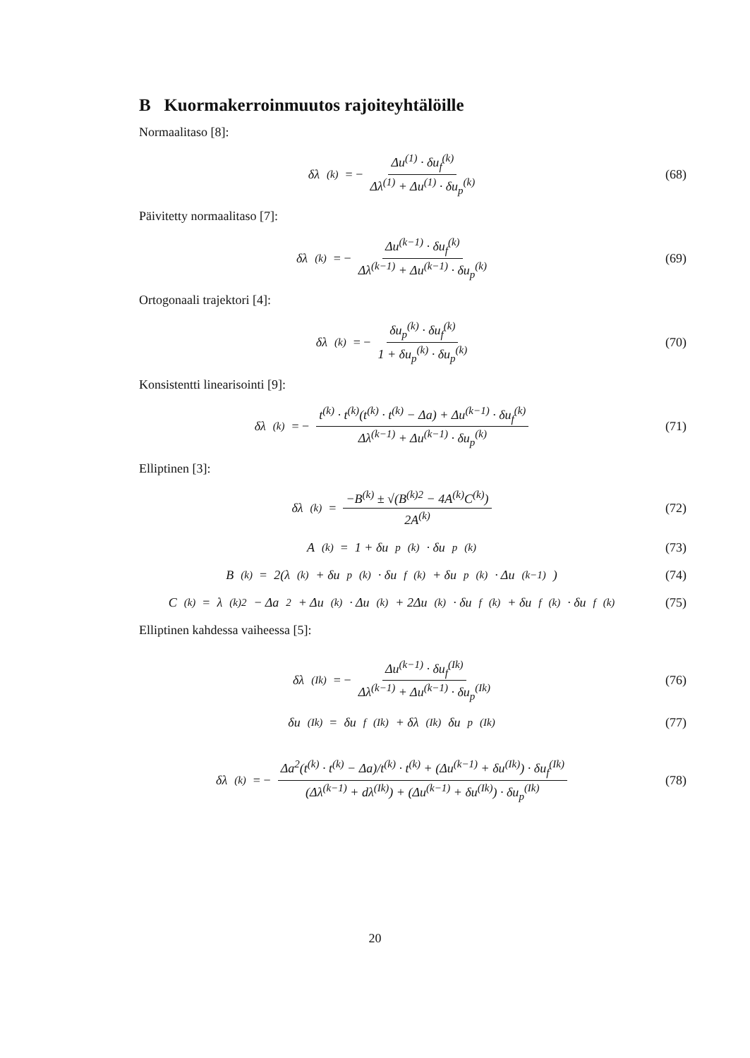B Kuormakerroinmuutos rajoiteyhtälöille
Normaalitaso [8]:
δλ<sup>(k)</sup> = − Δu<sup>(1)</sup> · δu<sub>f</sub><sup>(k)</sup> Δλ<sup>(1)</sup> + Δu<sup>(1)</sup> · δu<sub>p</sub><sup>(k)</sup>
(68)
Päivitetty normaalitaso [7]:
δλ<sup>(k)</sup> = − Δu<sup>(k−1)</sup> · δu<sub>f</sub><sup>(k)</sup> Δλ<sup>(k−1)</sup> + Δu<sup>(k−1)</sup> · δu<sub>p</sub><sup>(k)</sup>
(69)
Ortogonaali trajektori [4]:
δλ<sup>(k)</sup> = − δu<sub>p</sub><sup>(k)</sup> · δu<sub>f</sub><sup>(k)</sup> 1 + δu<sub>p</sub><sup>(k)</sup> · δu<sub>p</sub><sup>(k)</sup>
(70)
Konsistentti linearisointi [9]:
δλ<sup>(k)</sup> = − t<sup>(k)</sup> · t<sup>(k)</sup>(t<sup>(k)</sup> · t<sup>(k)</sup> − Δa) + Δu<sup>(k−1)</sup> · δu<sub>f</sub><sup>(k)</sup> Δλ<sup>(k−1)</sup> + Δu<sup>(k−1)</sup> · δu<sub>p</sub><sup>(k)</sup>
(71)
Elliptinen [3]:
δλ<sup>(k)</sup> = −B<sup>(k)</sup> ± √(B<sup>(k)2</sup> − 4A<sup>(k)</sup>C<sup>(k)</sup>) 2A<sup>(k)</sup>
(72)
A<sup>(k)</sup> = 1 + δu<sub>p</sub><sup>(k)</sup> · δu<sub>p</sub><sup>(k)</sup> (73)
B<sup>(k)</sup> = 2(λ<sup>(k)</sup> + δu<sub>p</sub><sup>(k)</sup> · δu<sub>f</sub><sup>(k)</sup> + δu<sub>p</sub><sup>(k)</sup> · Δu<sup>(k−1)</sup>)
(74)
C<sup>(k)</sup> = λ<sup>(k)2</sup> − Δa<sup>2</sup> + Δu<sup>(k)</sup> · Δu<sup>(k)</sup> + 2Δu<sup>(k)</sup> · δu<sub>f</sub><sup>(k)</sup> + δu<sub>f</sub><sup>(k)</sup> · δu<sub>f</sub><sup>(k)</sup>
(75)
Elliptinen kahdessa vaiheessa [5]:
δλ<sup>(Ik)</sup> = − Δu<sup>(k−1)</sup> · δu<sub>f</sub><sup>(Ik)</sup> Δλ<sup>(k−1)</sup> + Δu<sup>(k−1)</sup> · δu<sub>p</sub><sup>(Ik)</sup>
(76)
δu<sup>(Ik)</sup> = δu<sub>f</sub><sup>(Ik)</sup> + δλ<sup>(Ik)</sup>δu<sub>p</sub><sup>(Ik)</sup>
(77)
δλ<sup>(k)</sup> = − Δa<sup>2</sup>(t<sup>(k)</sup> · t<sup>(k)</sup> − Δa)/t<sup>(k)</sup> · t<sup>(k)</sup> + (Δu<sup>(k−1)</sup> + δu<sup>(Ik)</sup>) · δu<sub>f</sub><sup>(Ik)</sup> (Δλ<sup>(k−1)</sup> + dλ<sup>(Ik)</sup>) + (Δu<sup>(k−1)</sup> + δu<sup>(Ik)</sup>) · δu<sub>p</sub><sup>(Ik)</sup>
(78)
20